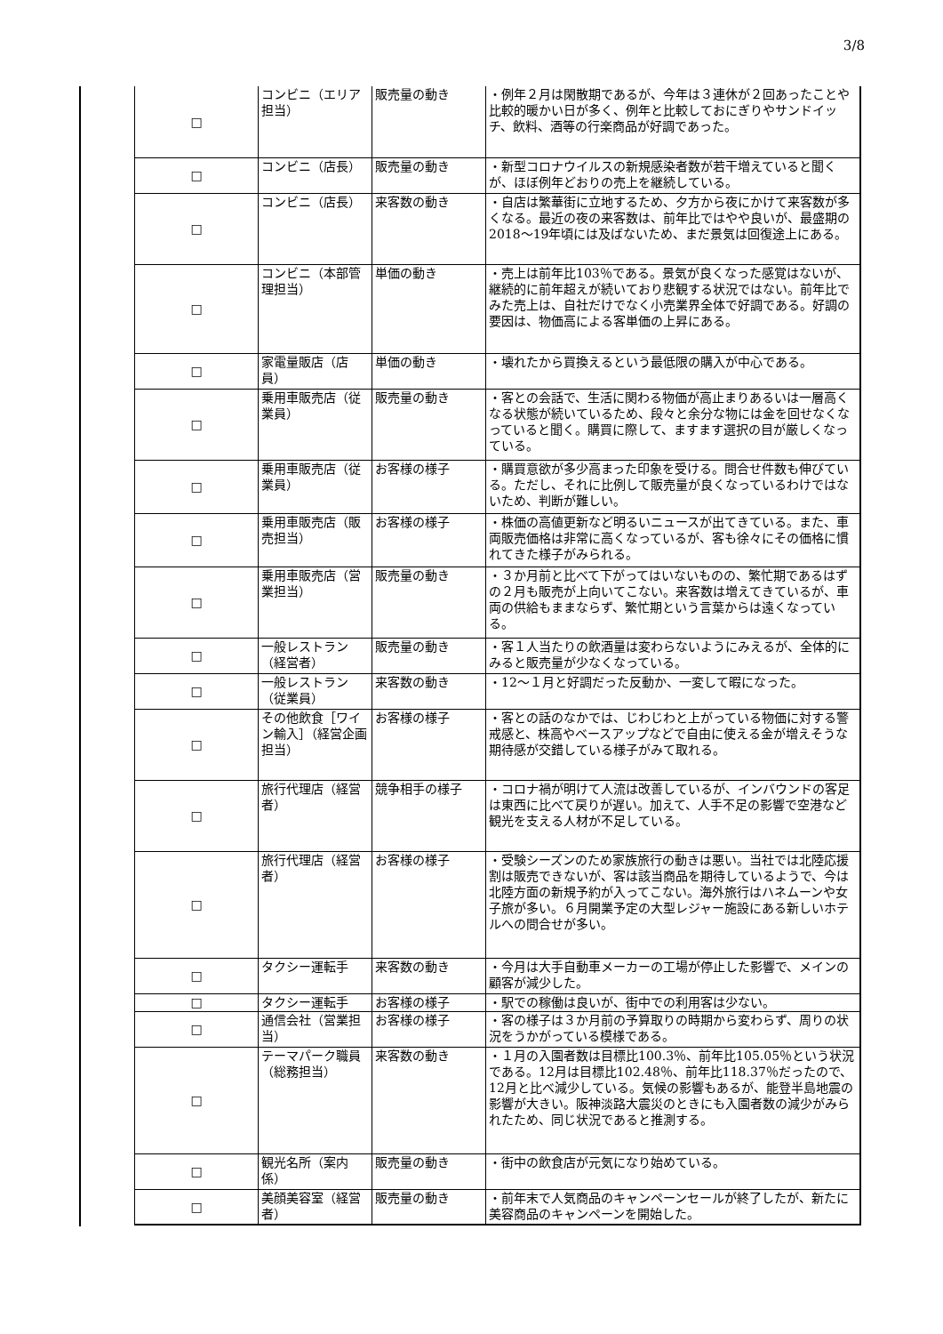3/8
| □ | コンビニ（エリア担当） | 販売量の動き | ・例年２月は閑散期であるが、今年は３連休が２回あったことや比較的暖かい日が多く、例年と比較しておにぎりやサンドイッチ、飲料、酒等の行楽商品が好調であった。 |
| □ | コンビニ（店長） | 販売量の動き | ・新型コロナウイルスの新規感染者数が若干増えていると聞くが、ほぼ例年どおりの売上を継続している。 |
| □ | コンビニ（店長） | 来客数の動き | ・自店は繁華街に立地するため、夕方から夜にかけて来客数が多くなる。最近の夜の来客数は、前年比ではやや良いが、最盛期の2018～19年頃には及ばないため、まだ景気は回復途上にある。 |
| □ | コンビニ（本部管理担当） | 単価の動き | ・売上は前年比103％である。景気が良くなった感覚はないが、継続的に前年超えが続いており悲観する状況ではない。前年比でみた売上は、自社だけでなく小売業界全体で好調である。好調の要因は、物価高による客単価の上昇にある。 |
| □ | 家電量販店（店員） | 単価の動き | ・壊れたから買換えるという最低限の購入が中心である。 |
| □ | 乗用車販売店（従業員） | 販売量の動き | ・客との会話で、生活に関わる物価が高止まりあるいは一層高くなる状態が続いているため、段々と余分な物には金を回せなくなっていると聞く。購買に際して、ますます選択の目が厳しくなっている。 |
| □ | 乗用車販売店（従業員） | お客様の様子 | ・購買意欲が多少高まった印象を受ける。問合せ件数も伸びている。ただし、それに比例して販売量が良くなっているわけではないため、判断が難しい。 |
| □ | 乗用車販売店（販売担当） | お客様の様子 | ・株価の高値更新など明るいニュースが出てきている。また、車両販売価格は非常に高くなっているが、客も徐々にその価格に慣れてきた様子がみられる。 |
| □ | 乗用車販売店（営業担当） | 販売量の動き | ・３か月前と比べて下がってはいないものの、繁忙期であるはずの２月も販売が上向いてこない。来客数は増えてきているが、車両の供給もままならず、繁忙期という言葉からは遠くなっている。 |
| □ | 一般レストラン（経営者） | 販売量の動き | ・客１人当たりの飲酒量は変わらないようにみえるが、全体的にみると販売量が少なくなっている。 |
| □ | 一般レストラン（従業員） | 来客数の動き | ・12～１月と好調だった反動か、一変して暇になった。 |
| □ | その他飲食［ワイン輸入］（経営企画担当） | お客様の様子 | ・客との話のなかでは、じわじわと上がっている物価に対する警戒感と、株高やベースアップなどで自由に使える金が増えそうな期待感が交錯している様子がみて取れる。 |
| □ | 旅行代理店（経営者） | 競争相手の様子 | ・コロナ禍が明けて人流は改善しているが、インバウンドの客足は東西に比べて戻りが遅い。加えて、人手不足の影響で空港など観光を支える人材が不足している。 |
| □ | 旅行代理店（経営者） | お客様の様子 | ・受験シーズンのため家族旅行の動きは悪い。当社では北陸応援割は販売できないが、客は該当商品を期待しているようで、今は北陸方面の新規予約が入ってこない。海外旅行はハネムーンや女子旅が多い。６月開業予定の大型レジャー施設にある新しいホテルへの問合せが多い。 |
| □ | タクシー運転手 | 来客数の動き | ・今月は大手自動車メーカーの工場が停止した影響で、メインの顧客が減少した。 |
| □ | タクシー運転手 | お客様の様子 | ・駅での稼働は良いが、街中での利用客は少ない。 |
| □ | 通信会社（営業担当） | お客様の様子 | ・客の様子は３か月前の予算取りの時期から変わらず、周りの状況をうかがっている模様である。 |
| □ | テーマパーク職員（総務担当） | 来客数の動き | ・１月の入園者数は目標比100.3％、前年比105.05％という状況である。12月は目標比102.48％、前年比118.37％だったので、12月と比べ減少している。気候の影響もあるが、能登半島地震の影響が大きい。阪神淡路大震災のときにも入園者数の減少がみられたため、同じ状況であると推測する。 |
| □ | 観光名所（案内係） | 販売量の動き | ・街中の飲食店が元気になり始めている。 |
| □ | 美顔美容室（経営者） | 販売量の動き | ・前年末で人気商品のキャンペーンセールが終了したが、新たに美容商品のキャンペーンを開始した。 |